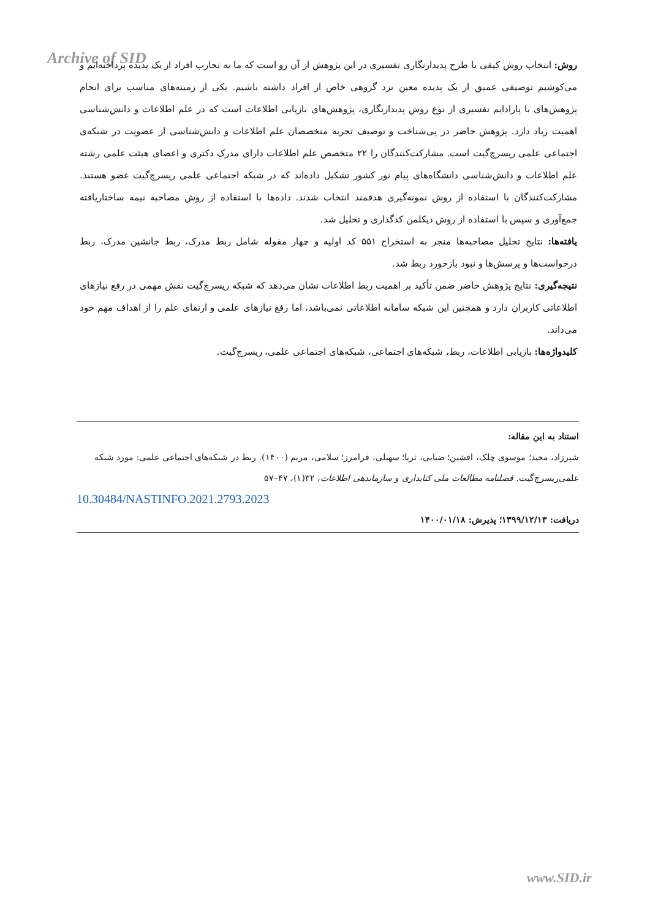Archive of SID
روش: انتخاب روش کیفی با طرح پدیدارنگاری تفسیری در این پژوهش از آن رو است که ما به تجارب افراد از یک پدیده پرداخته‌ایم و می‌کوشیم توصیفی عمیق از یک پدیده معین نزد گروهی خاص از افراد داشته باشیم. یکی از زمینه‌های مناسب برای انجام پژوهش‌های با پارادایم تفسیری از نوع روش پدیدارنگاری، پژوهش‌های بازیابی اطلاعات است که در علم اطلاعات و دانش‌شناسی اهمیت زیاد دارد. پژوهش حاضر در پی‌شناخت و توصیف تجربه متخصصان علم اطلاعات و دانش‌شناسی از عضویت در شبکه‌ی اجتماعی علمی ریسرچ‌گیت است. مشارکت‌کنندگان را ۲۲ متخصص علم اطلاعات دارای مدرک دکتری و اعضای هیئت علمی رشته علم اطلاعات و دانش‌شناسی دانشگاه‌های پیام نور کشور تشکیل داده‌اند که در شبکه اجتماعی علمی ریسرچ‌گیت عضو هستند. مشارکت‌کنندگان با استفاده از روش نمونه‌گیری هدفمند انتخاب شدند. داده‌ها با استفاده از روش مصاحبه نیمه ساختاریافته جمع‌آوری و سپس با استفاده از روش دیکلمن کدگذاری و تحلیل شد.
یافته‌ها: نتایج تحلیل مصاحبه‌ها منجر به استخراج ۵۵۱ کد اولیه و چهار مقوله شامل ربط مدرک، ربط جانشین مدرک، ربط درخواست‌ها و پرسش‌ها و نبود بازخورد ربط شد.
نتیجه‌گیری: نتایج پژوهش حاضر ضمن تأکید بر اهمیت ربط اطلاعات نشان می‌دهد که شبکه ریسرچ‌گیت نقش مهمی در رفع نیازهای اطلاعاتی کاربران دارد و همچنین این شبکه سامانه اطلاعاتی نمی‌باشد، اما رفع نیازهای علمی و ارتقای علم را از اهداف مهم خود می‌داند.
کلیدواژه‌ها: بازیابی اطلاعات، ربط، شبکه‌های اجتماعی، شبکه‌های اجتماعی علمی، ریسرچ‌گیت.
استناد به این مقاله:
شیرزاد، مجید؛ موسوی چلک، افشین؛ ضیایی، ثریا؛ سهیلی، فرامرز؛ سلامی، مریم (۱۴۰۰). ربط در شبکه‌های اجتماعی علمی: مورد شبکه علمی‌ریسرچ‌گیت. فصلنامه مطالعات ملی کتابداری و سازماندهی اطلاعات، ۳۲(۱)، ۴۷–۵۷
10.30484/NASTINFO.2021.2793.2023
دریافت: ۱۳۹۹/۱۲/۱۳؛ پذیرش: ۱۴۰۰/۰۱/۱۸
www.SID.ir